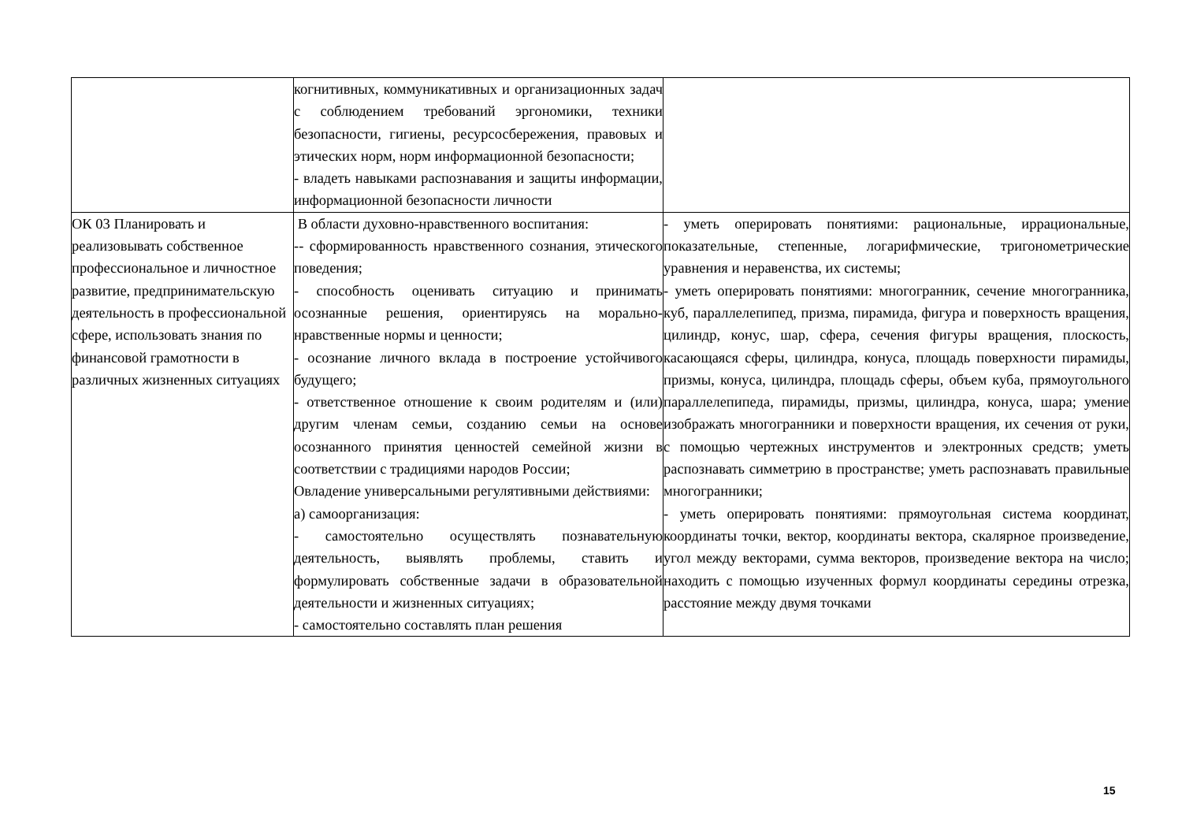| | когнитивных, коммуникативных и организационных задач с соблюдением требований эргономики, техники безопасности, гигиены, ресурсосбережения, правовых и этических норм, норм информационной безопасности; - владеть навыками распознавания и защиты информации, информационной безопасности личности | |
| ОК 03 Планировать и реализовывать собственное профессиональное и личностное развитие, предпринимательскую деятельность в профессиональной сфере, использовать знания по финансовой грамотности в различных жизненных ситуациях | В области духовно-нравственного воспитания: -- сформированность нравственного сознания, этического поведения; - способность оценивать ситуацию и принимать осознанные решения, ориентируясь на морально-нравственные нормы и ценности; - осознание личного вклада в построение устойчивого будущего; - ответственное отношение к своим родителям и (или) другим членам семьи, созданию семьи на основе осознанного принятия ценностей семейной жизни в соответствии с традициями народов России; Овладение универсальными регулятивными действиями: а) самоорганизация: - самостоятельно осуществлять познавательную деятельность, выявлять проблемы, ставить и формулировать собственные задачи в образовательной деятельности и жизненных ситуациях; - самостоятельно составлять план решения | - уметь оперировать понятиями: рациональные, иррациональные, показательные, степенные, логарифмические, тригонометрические уравнения и неравенства, их системы; - уметь оперировать понятиями: многогранник, сечение многогранника, куб, параллелепипед, призма, пирамида, фигура и поверхность вращения, цилиндр, конус, шар, сфера, сечения фигуры вращения, плоскость, касающаяся сферы, цилиндра, конуса, площадь поверхности пирамиды, призмы, конуса, цилиндра, площадь сферы, объем куба, прямоугольного параллелепипеда, пирамиды, призмы, цилиндра, конуса, шара; умение изображать многогранники и поверхности вращения, их сечения от руки, с помощью чертежных инструментов и электронных средств; уметь распознавать симметрию в пространстве; уметь распознавать правильные многогранники; - уметь оперировать понятиями: прямоугольная система координат, координаты точки, вектор, координаты вектора, скалярное произведение, угол между векторами, сумма векторов, произведение вектора на число; находить с помощью изученных формул координаты середины отрезка, расстояние между двумя точками |
15